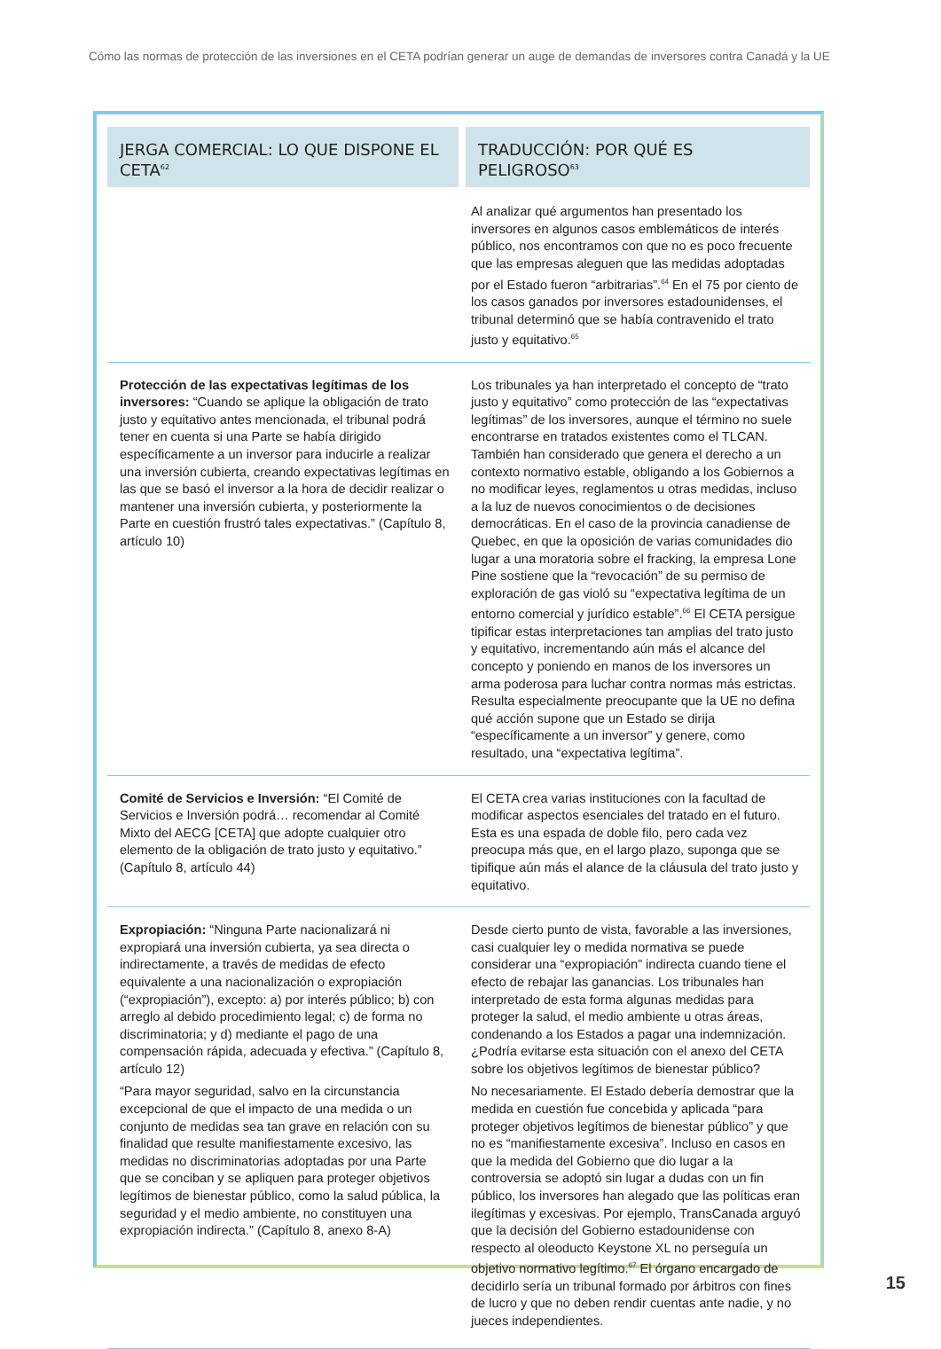Cómo las normas de protección de las inversiones en el CETA podrían generar un auge de demandas de inversores contra Canadá y la UE
| JERGA COMERCIAL: LO QUE DISPONE EL CETA<sup>62</sup> | TRADUCCIÓN: POR QUÉ ES PELIGROSO<sup>63</sup> |
| --- | --- |
| | Al analizar qué argumentos han presentado los inversores en algunos casos emblemáticos de interés público, nos encontramos con que no es poco frecuente que las empresas aleguen que las medidas adoptadas por el Estado fueron “arbitrarias”.<sup>64</sup> En el 75 por ciento de los casos ganados por inversores estadounidenses, el tribunal determinó que se había contravenido el trato justo y equitativo.<sup>65</sup> |
| Protección de las expectativas legítimas de los inversores: “Cuando se aplique la obligación de trato justo y equitativo antes mencionada, el tribunal podrá tener en cuenta si una Parte se había dirigido específicamente a un inversor para inducirle a realizar una inversión cubierta, creando expectativas legítimas en las que se basó el inversor a la hora de decidir realizar o mantener una inversión cubierta, y posteriormente la Parte en cuestión frustró tales expectativas.” (Capítulo 8, artículo 10) | Los tribunales ya han interpretado el concepto de “trato justo y equitativo” como protección de las “expectativas legítimas” de los inversores, aunque el término no suele encontrarse en tratados existentes como el TLCAN. También han considerado que genera el derecho a un contexto normativo estable, obligando a los Gobiernos a no modificar leyes, reglamentos u otras medidas, incluso a la luz de nuevos conocimientos o de decisiones democráticas. En el caso de la provincia canadiense de Quebec, en que la oposición de varias comunidades dio lugar a una moratoria sobre el fracking, la empresa Lone Pine sostiene que la “revocación” de su permiso de exploración de gas violó su “expectativa legítima de un entorno comercial y jurídico estable”.<sup>66</sup> El CETA persigue tipificar estas interpretaciones tan amplias del trato justo y equitativo, incrementando aún más el alcance del concepto y poniendo en manos de los inversores un arma poderosa para luchar contra normas más estrictas. Resulta especialmente preocupante que la UE no defina qué acción supone que un Estado se dirija “específicamente a un inversor” y genere, como resultado, una “expectativa legítima”. |
| Comité de Servicios e Inversión: “El Comité de Servicios e Inversión podrá… recomendar al Comité Mixto del AECG [CETA] que adopte cualquier otro elemento de la obligación de trato justo y equitativo.” (Capítulo 8, artículo 44) | El CETA crea varias instituciones con la facultad de modificar aspectos esenciales del tratado en el futuro. Esta es una espada de doble filo, pero cada vez preocupa más que, en el largo plazo, suponga que se tipifique aún más el alance de la cláusula del trato justo y equitativo. |
| Expropiación: “Ninguna Parte nacionalizará ni expropiará una inversión cubierta, ya sea directa o indirectamente, a través de medidas de efecto equivalente a una nacionalización o expropiación (“expropiación”), excepto: a) por interés público; b) con arreglo al debido procedimiento legal; c) de forma no discriminatoria; y d) mediante el pago de una compensación rápida, adecuada y efectiva.” (Capítulo 8, artículo 12) “Para mayor seguridad, salvo en la circunstancia excepcional de que el impacto de una medida o un conjunto de medidas sea tan grave en relación con su finalidad que resulte manifiestamente excesivo, las medidas no discriminatorias adoptadas por una Parte que se conciban y se apliquen para proteger objetivos legítimos de bienestar público, como la salud pública, la seguridad y el medio ambiente, no constituyen una expropiación indirecta.” (Capítulo 8, anexo 8-A) | Desde cierto punto de vista, favorable a las inversiones, casi cualquier ley o medida normativa se puede considerar una “expropiación” indirecta cuando tiene el efecto de rebajar las ganancias. Los tribunales han interpretado de esta forma algunas medidas para proteger la salud, el medio ambiente u otras áreas, condenando a los Estados a pagar una indemnización. ¿Podría evitarse esta situación con el anexo del CETA sobre los objetivos legítimos de bienestar público? No necesariamente. El Estado debería demostrar que la medida en cuestión fue concebida y aplicada “para proteger objetivos legítimos de bienestar público” y que no es “manifiestamente excesiva”. Incluso en casos en que la medida del Gobierno que dio lugar a la controversia se adoptó sin lugar a dudas con un fin público, los inversores han alegado que las políticas eran ilegítimas y excesivas. Por ejemplo, TransCanada arguyó que la decisión del Gobierno estadounidense con respecto al oleoducto Keystone XL no perseguía un objetivo normativo legítimo.<sup>67</sup> El órgano encargado de decidirlo sería un tribunal formado por árbitros con fines de lucro y que no deben rendir cuentas ante nadie, y no jueces independientes. |
15